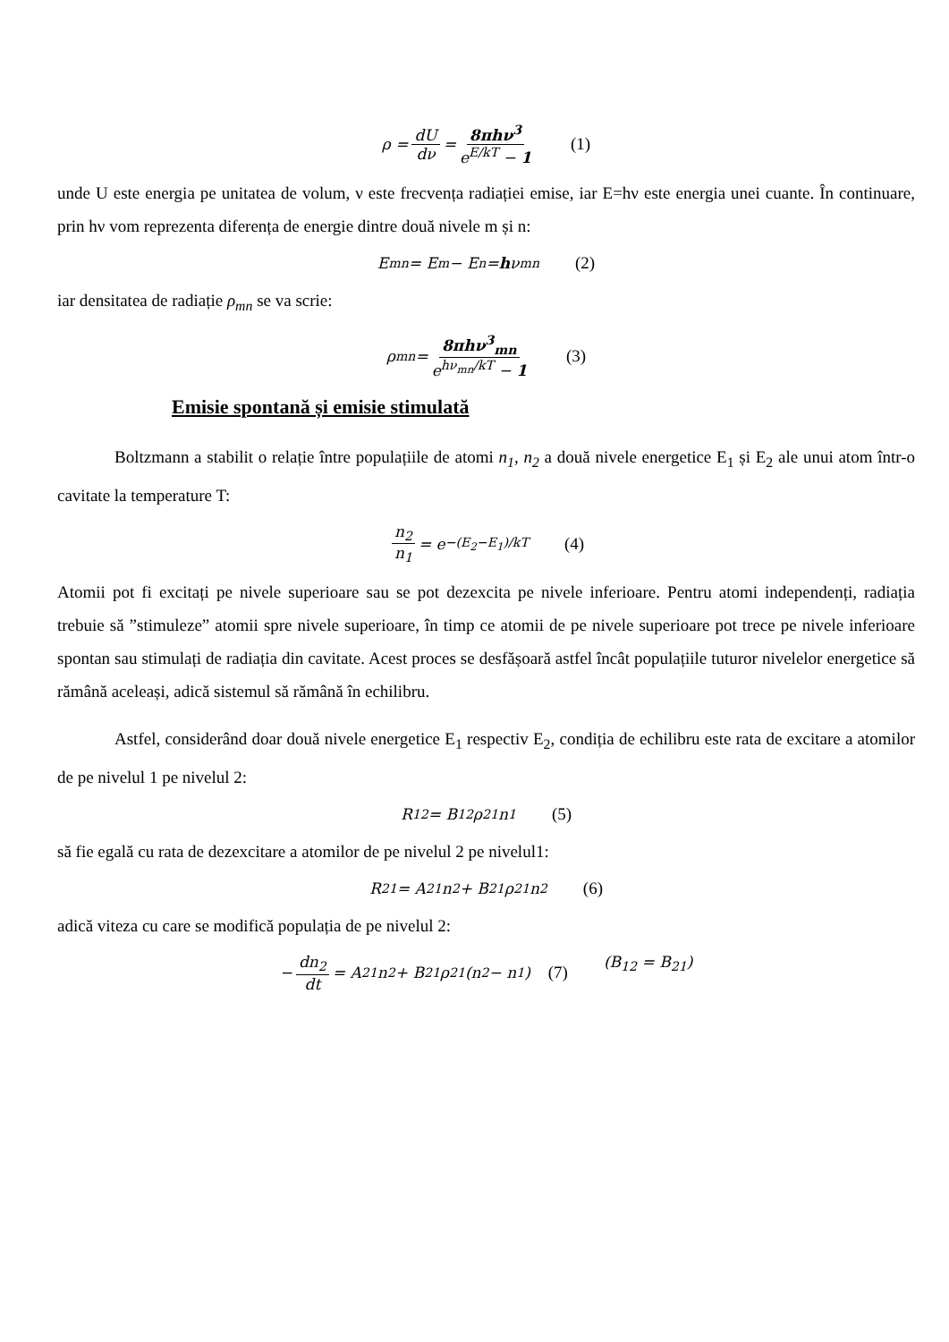ρ = dU dν = 8πhν<sup>3</sup> e<sup>E/kT</sup> − 1 (1)
unde U este energia pe unitatea de volum, ν este frecvența radiației emise, iar E=hν este energia unei cuante. În continuare, prin hν vom reprezenta diferența de energie dintre două nivele m și n:
E<sub>mn</sub> = E<sub>m</sub> − E<sub>n</sub> = h ν<sub>mn</sub> (2)
iar densitatea de radiație ρ<sub>mn</sub> se va scrie:
ρ<sub>mn</sub> = 8πhν<sup>3</sup><sub>mn</sub> e<sup>hν<sub>mn</sub>/kT</sup> − 1 (3)
Emisie spontană și emisie stimulată
Boltzmann a stabilit o relație între populațiile de atomi n<sub>1</sub>, n<sub>2</sub> a două nivele energetice E<sub>1</sub> și E<sub>2</sub> ale unui atom într-o cavitate la temperature T:
n<sub>2</sub> n<sub>1</sub> = e<sup>−(E<sub>2</sub>−E<sub>1</sub>)/kT</sup> (4)
Atomii pot fi excitați pe nivele superioare sau se pot dezexcita pe nivele inferioare. Pentru atomi independenți, radiația trebuie să ”stimuleze” atomii spre nivele superioare, în timp ce atomii de pe nivele superioare pot trece pe nivele inferioare spontan sau stimulați de radiația din cavitate. Acest proces se desfășoară astfel încât populațiile tuturor nivelelor energetice să rămână aceleași, adică sistemul să rămână în echilibru.
Astfel, considerând doar două nivele energetice E<sub>1</sub> respectiv E<sub>2</sub>, condiția de echilibru este rata de excitare a atomilor de pe nivelul 1 pe nivelul 2:
R<sub>12</sub> = B<sub>12</sub>ρ<sub>21</sub>n<sub>1</sub> (5)
să fie egală cu rata de dezexcitare a atomilor de pe nivelul 2 pe nivelul1:
R<sub>21</sub> = A<sub>21</sub>n<sub>2</sub> + B<sub>21</sub>ρ<sub>21</sub>n<sub>2</sub> (6)
adică viteza cu care se modifică populația de pe nivelul 2:
− dn<sub>2</sub> dt = A<sub>21</sub>n<sub>2</sub> + B<sub>21</sub>ρ<sub>21</sub>(n<sub>2</sub> − n<sub>1</sub>) (7) (B<sub>12</sub> = B<sub>21</sub>)